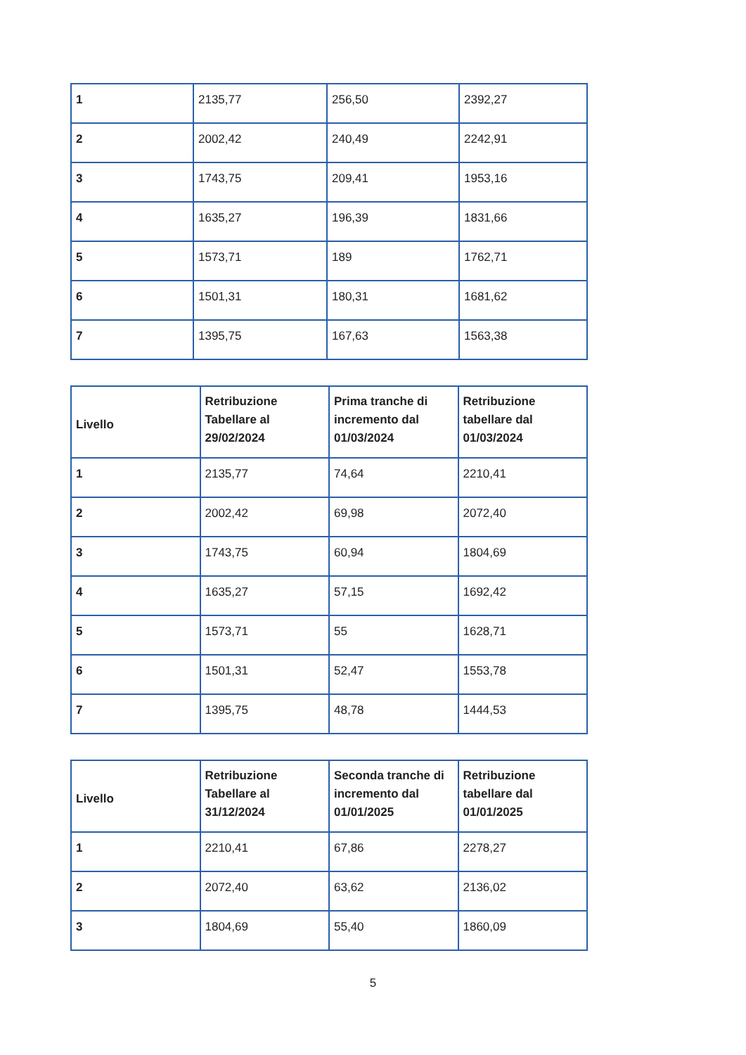| 1 | 2135,77 | 256,50 | 2392,27 |
| 2 | 2002,42 | 240,49 | 2242,91 |
| 3 | 1743,75 | 209,41 | 1953,16 |
| 4 | 1635,27 | 196,39 | 1831,66 |
| 5 | 1573,71 | 189 | 1762,71 |
| 6 | 1501,31 | 180,31 | 1681,62 |
| 7 | 1395,75 | 167,63 | 1563,38 |
| Livello | Retribuzione Tabellare al 29/02/2024 | Prima tranche di incremento dal 01/03/2024 | Retribuzione tabellare dal 01/03/2024 |
| --- | --- | --- | --- |
| 1 | 2135,77 | 74,64 | 2210,41 |
| 2 | 2002,42 | 69,98 | 2072,40 |
| 3 | 1743,75 | 60,94 | 1804,69 |
| 4 | 1635,27 | 57,15 | 1692,42 |
| 5 | 1573,71 | 55 | 1628,71 |
| 6 | 1501,31 | 52,47 | 1553,78 |
| 7 | 1395,75 | 48,78 | 1444,53 |
| Livello | Retribuzione Tabellare al 31/12/2024 | Seconda tranche di incremento dal 01/01/2025 | Retribuzione tabellare dal 01/01/2025 |
| --- | --- | --- | --- |
| 1 | 2210,41 | 67,86 | 2278,27 |
| 2 | 2072,40 | 63,62 | 2136,02 |
| 3 | 1804,69 | 55,40 | 1860,09 |
5